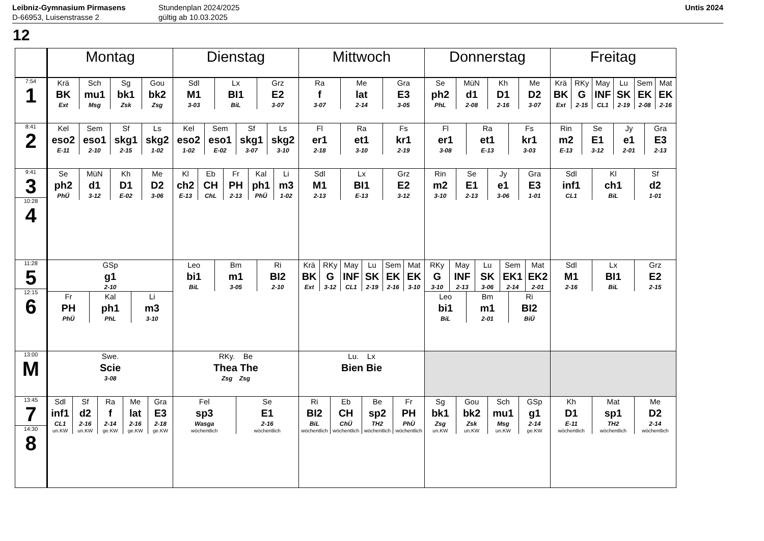Leibniz-Gymnasium Pirmasens
D-66953, Luisenstrasse 2
Stundenplan 2024/2025
gültig ab 10.03.2025
Untis 2024
12
| | Montag | Dienstag | Mittwoch | Donnerstag | Freitag |
| --- | --- | --- | --- | --- | --- |
| 7:54 1 | Krä BK Ext Sch mu1 Msg Sg bk1 Zsk Gou bk2 Zsg | Sdl M1 3-03 Lx BI1 BiL Grz E2 3-07 | Ra f 3-07 Me lat 2-14 Gra E3 3-05 | Se ph2 PhL MüN d1 2-08 Kh D1 2-16 Me D2 3-07 | Krä BK Ext RKy G 2-15 May INF CL1 Lu SK 2-19 Sem EK 2-08 Mat EK 2-16 |
| 8:41 2 | Kel eso2 E-11 Sem eso1 2-10 Sf skg1 2-15 Ls skg2 1-02 | Kel eso2 1-02 Sem eso1 E-02 Sf skg1 3-07 Ls skg2 3-10 | Fl er1 2-18 Ra et1 3-10 Fs kr1 2-19 | Fl er1 3-08 Ra et1 E-13 Fs kr1 3-03 | Rin m2 E-13 Se E1 3-12 Jy e1 2-01 Gra E3 2-13 |
| 9:41 3 10:28 4 | Se ph2 PhÜ MüN d1 3-12 Kh D1 E-02 Me D2 3-06 | Kl ch2 E-13 Eb CH ChL Fr PH 2-13 Kal ph1 PhÜ Li m3 1-02 | Sdl M1 2-13 Lx BI1 E-13 Grz E2 3-12 | Rin m2 3-10 Se E1 2-13 Jy e1 3-06 Gra E3 1-01 | Sdl inf1 CL1 Kl ch1 BiL Sf d2 1-01 |
| 11:28 5 12:15 6 | GSp g1 2-10 Fr PH PhÜ Kal ph1 PhL Li m3 3-10 | Leo bi1 BiL Bm m1 3-05 Ri BI2 2-10 | Krä BK Ext RKy G 3-12 May INF CL1 Lu SK 2-19 Sem EK 2-16 Mat EK 3-10 | RKy G 3-10 May INF 2-13 Lu SK 3-06 Sem EK1 2-14 Mat EK2 2-01 Leo bi1 BiL Bm m1 2-01 Ri BI2 BiÜ | Sdl M1 2-16 Lx BI1 BiL Grz E2 2-15 |
| 13:00 M | Swe. Scie 3-08 | RKy. Be Thea The Zsg Zsg | Lu. Lx Bien Bie | | |
| 13:45 7 14:30 8 | Sdl inf1 CL1 un.KW Sf d2 2-16 un.KW Ra f 2-14 ge.KW Me lat 2-16 ge.KW Gra E3 2-18 ge.KW | Fel sp3 Wasga wöchentlich Se E1 2-16 wöchentlich | Ri BI2 BiL wöchentlich Eb CH ChÜ wöchentlich Be sp2 TH2 wöchentlich Fr PH PhÜ wöchentlich | Sg bk1 Zsg un.KW Gou bk2 Zsk un.KW Sch mu1 Msg un.KW GSp g1 2-14 ge.KW | Kh D1 E-11 wöchentlich Mat sp1 TH2 wöchentlich Me D2 2-14 wöchentlich |